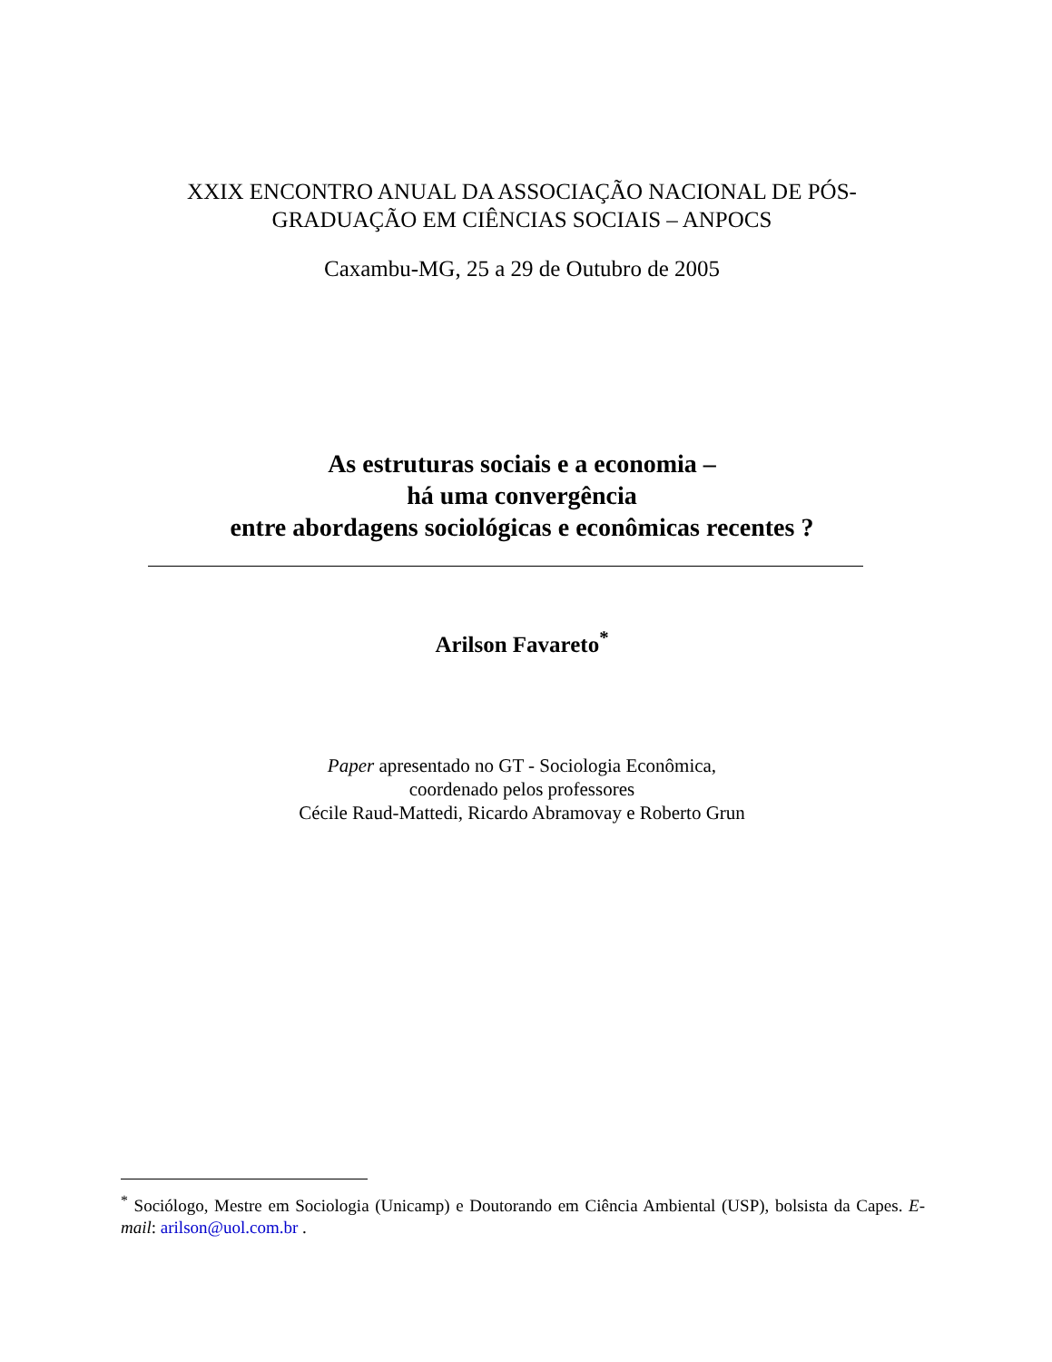XXIX ENCONTRO ANUAL DA ASSOCIAÇÃO NACIONAL DE PÓS-GRADUAÇÃO EM CIÊNCIAS SOCIAIS – ANPOCS
Caxambu-MG, 25 a 29 de Outubro de 2005
As estruturas sociais e a economia –
há uma convergência
entre abordagens sociológicas e econômicas recentes ?
Arilson Favareto<sup>*</sup>
Paper apresentado no GT - Sociologia Econômica,
coordenado pelos professores
Cécile Raud-Mattedi, Ricardo Abramovay e Roberto Grun
<sup>*</sup> Sociólogo, Mestre em Sociologia (Unicamp) e Doutorando em Ciência Ambiental (USP), bolsista da Capes. E-mail: arilson@uol.com.br .